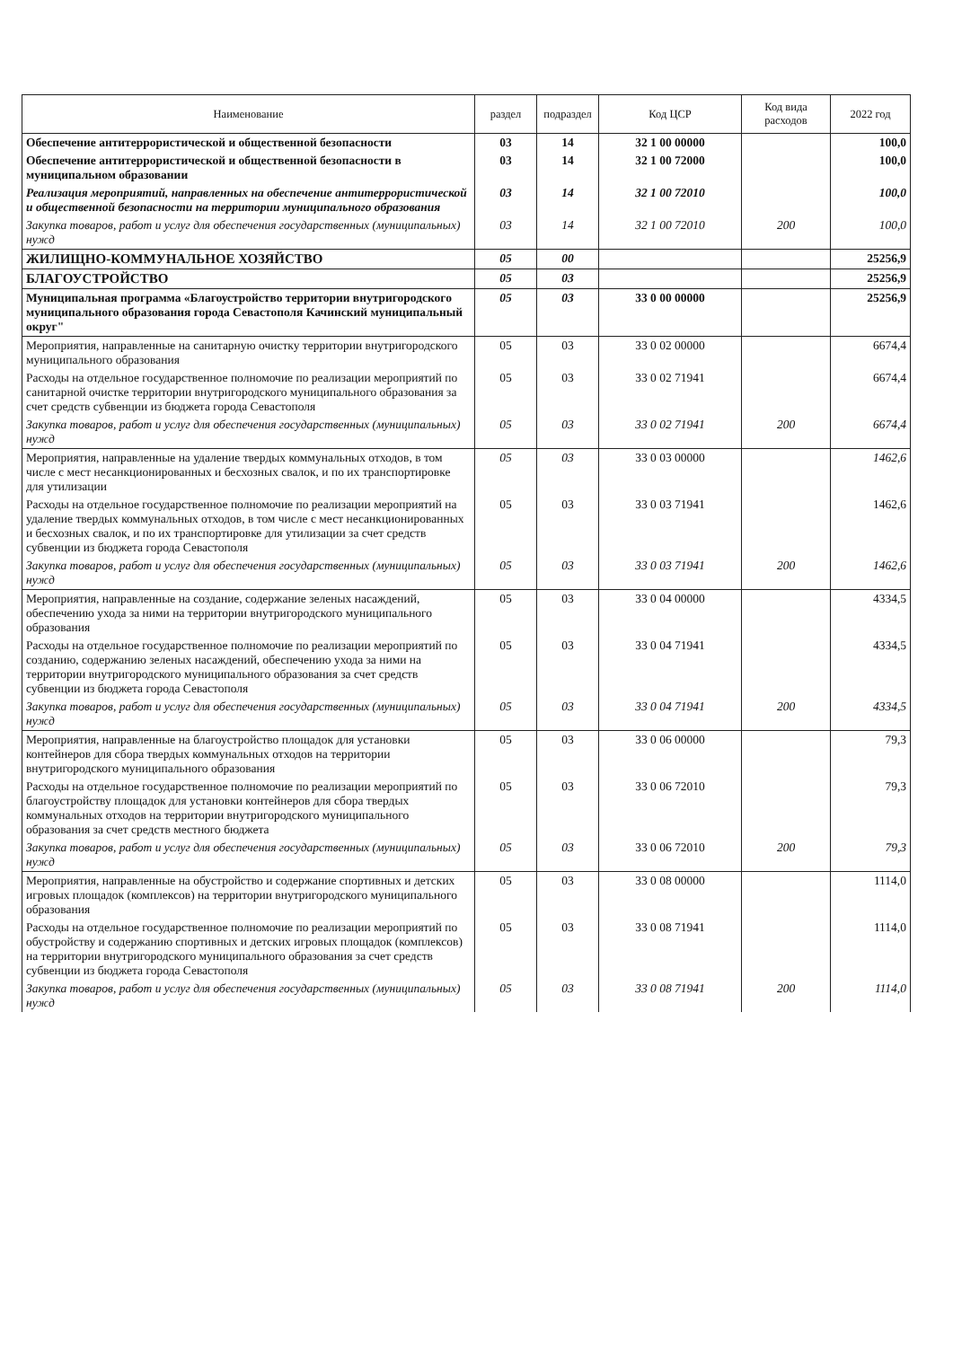| Наименование | раздел | подраздел | Код ЦСР | Код вида расходов | 2022 год |
| --- | --- | --- | --- | --- | --- |
| Обеспечение антитеррористической и общественной безопасности | 03 | 14 | 32 1 00 00000 | | 100,0 |
| Обеспечение антитеррористической и общественной безопасности в муниципальном образовании | 03 | 14 | 32 1 00 72000 | | 100,0 |
| Реализация мероприятий, направленных на обеспечение антитеррористической и общественной безопасности на территории муниципального образования | 03 | 14 | 32 1 00 72010 | | 100,0 |
| Закупка товаров, работ и услуг для обеспечения государственных (муниципальных) нужд | 03 | 14 | 32 1 00 72010 | 200 | 100,0 |
| ЖИЛИЩНО-КОММУНАЛЬНОЕ ХОЗЯЙСТВО | 05 | 00 | | | 25256,9 |
| БЛАГОУСТРОЙСТВО | 05 | 03 | | | 25256,9 |
| Муниципальная программа «Благоустройство территории внутригородского муниципального образования города Севастополя Качинский муниципальный округ" | 05 | 03 | 33 0 00 00000 | | 25256,9 |
| Мероприятия, направленные на санитарную очистку территории внутригородского муниципального образования | 05 | 03 | 33 0 02 00000 | | 6674,4 |
| Расходы на отдельное государственное полномочие по реализации мероприятий по санитарной очистке территории внутригородского муниципального образования за счет средств субвенции из бюджета города Севастополя | 05 | 03 | 33 0 02 71941 | | 6674,4 |
| Закупка товаров, работ и услуг для обеспечения государственных (муниципальных) нужд | 05 | 03 | 33 0 02 71941 | 200 | 6674,4 |
| Мероприятия, направленные на удаление твердых коммунальных отходов, в том числе с мест несанкционированных и бесхозных свалок, и по их транспортировке для утилизации | 05 | 03 | 33 0 03 00000 | | 1462,6 |
| Расходы на отдельное государственное полномочие по реализации мероприятий на удаление твердых коммунальных отходов, в том числе с мест несанкционированных и бесхозных свалок, и по их транспортировке для утилизации за счет средств субвенции из бюджета города Севастополя | 05 | 03 | 33 0 03 71941 | | 1462,6 |
| Закупка товаров, работ и услуг для обеспечения государственных (муниципальных) нужд | 05 | 03 | 33 0 03 71941 | 200 | 1462,6 |
| Мероприятия, направленные на создание, содержание зеленых насаждений, обеспечению ухода за ними на территории внутригородского муниципального образования | 05 | 03 | 33 0 04 00000 | | 4334,5 |
| Расходы на отдельное государственное полномочие по реализации мероприятий по созданию, содержанию зеленых насаждений, обеспечению ухода за ними на территории внутригородского муниципального образования за счет средств субвенции из бюджета города Севастополя | 05 | 03 | 33 0 04 71941 | | 4334,5 |
| Закупка товаров, работ и услуг для обеспечения государственных (муниципальных) нужд | 05 | 03 | 33 0 04 71941 | 200 | 4334,5 |
| Мероприятия, направленные на благоустройство площадок для установки контейнеров для сбора твердых коммунальных отходов на территории внутригородского муниципального образования | 05 | 03 | 33 0 06 00000 | | 79,3 |
| Расходы на отдельное государственное полномочие по реализации мероприятий по благоустройству площадок для установки контейнеров для сбора твердых коммунальных отходов на территории внутригородского муниципального образования за счет средств местного бюджета | 05 | 03 | 33 0 06 72010 | | 79,3 |
| Закупка товаров, работ и услуг для обеспечения государственных (муниципальных) нужд | 05 | 03 | 33 0 06 72010 | 200 | 79,3 |
| Мероприятия, направленные на обустройство и содержание спортивных и детских игровых площадок (комплексов) на территории внутригородского муниципального образования | 05 | 03 | 33 0 08 00000 | | 1114,0 |
| Расходы на отдельное государственное полномочие по реализации мероприятий по обустройству и содержанию спортивных и детских игровых площадок (комплексов) на территории внутригородского муниципального образования за счет средств субвенции из бюджета города Севастополя | 05 | 03 | 33 0 08 71941 | | 1114,0 |
| Закупка товаров, работ и услуг для обеспечения государственных (муниципальных) нужд | 05 | 03 | 33 0 08 71941 | 200 | 1114,0 |